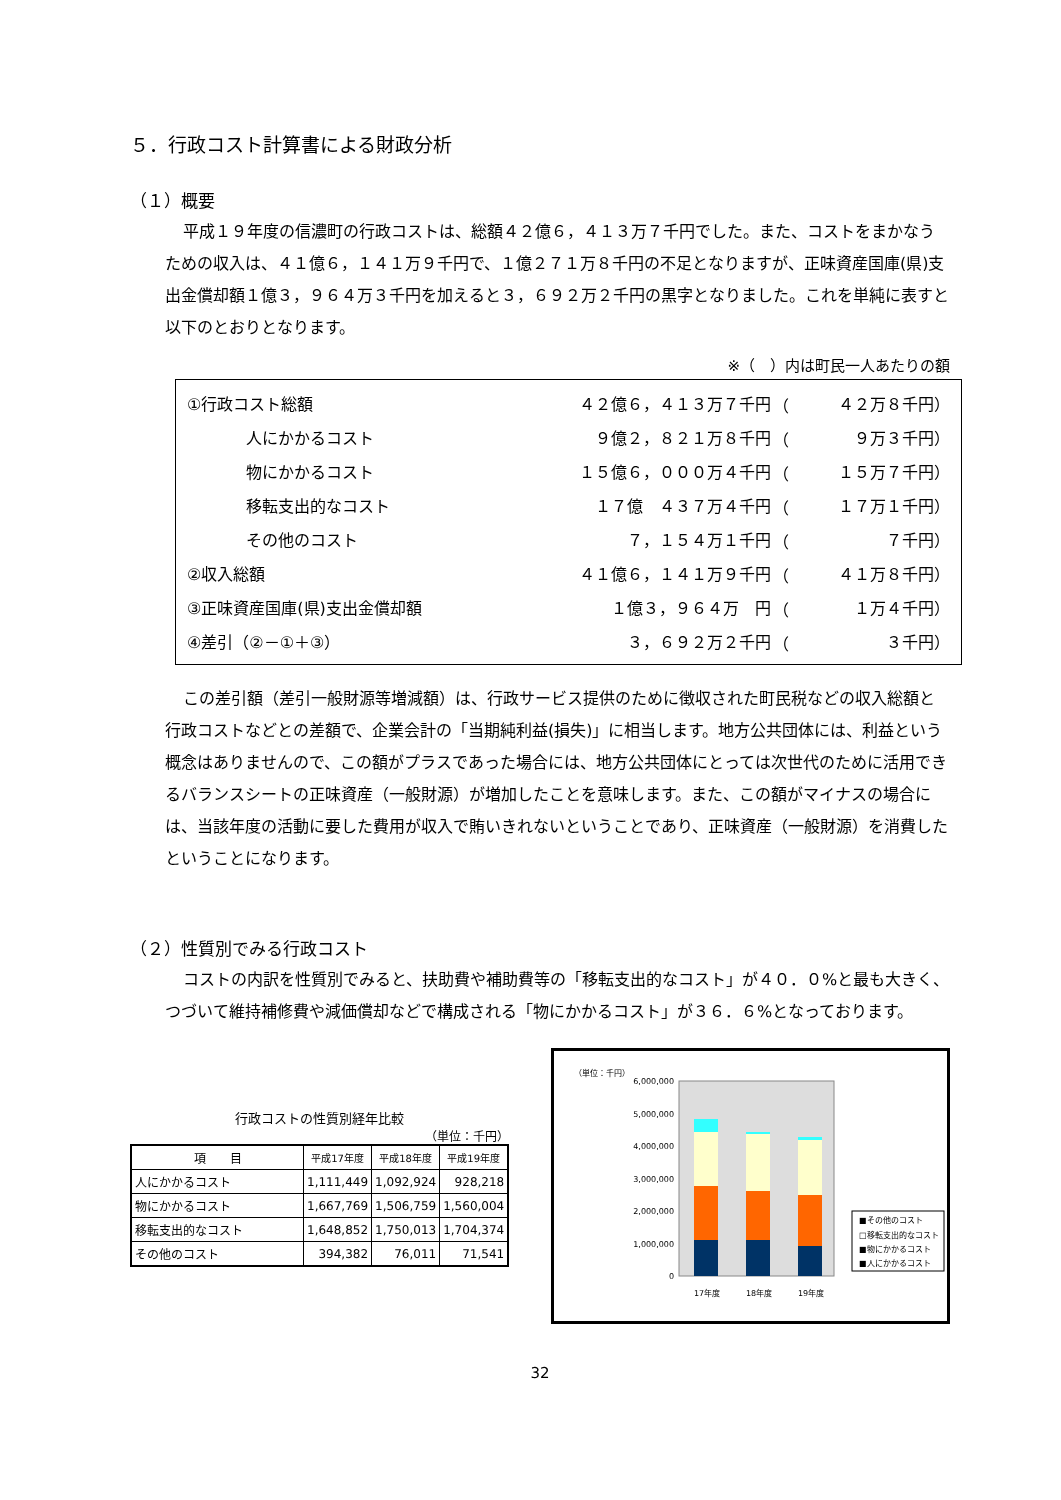５．行政コスト計算書による財政分析
（１）概要
平成１９年度の信濃町の行政コストは、総額４２億６，４１３万７千円でした。また、コストをまかなうための収入は、４１億６，１４１万９千円で、１億２７１万８千円の不足となりますが、正味資産国庫(県)支出金償却額１億３，９６４万３千円を加えると３，６９２万２千円の黒字となりました。これを単純に表すと以下のとおりとなります。
※（　）内は町民一人あたりの額
| ①行政コスト総額 | ４２億６，４１３万７千円 | （ | ４２万８千円） |
| 人にかかるコスト | ９億２，８２１万８千円 | （ | ９万３千円） |
| 物にかかるコスト | １５億６，０００万４千円 | （ | １５万７千円） |
| 移転支出的なコスト | １７億 ４３７万４千円 | （ | １７万１千円） |
| その他のコスト | ７，１５４万１千円 | （ | ７千円） |
| ②収入総額 | ４１億６，１４１万９千円 | （ | ４１万８千円） |
| ③正味資産国庫(県)支出金償却額 | １億３，９６４万 円 | （ | １万４千円） |
| ④差引（②－①＋③） | ３，６９２万２千円 | （ | ３千円） |
この差引額（差引一般財源等増減額）は、行政サービス提供のために徴収された町民税などの収入総額と行政コストなどとの差額で、企業会計の「当期純利益(損失)」に相当します。地方公共団体には、利益という概念はありませんので、この額がプラスであった場合には、地方公共団体にとっては次世代のために活用できるバランスシートの正味資産（一般財源）が増加したことを意味します。また、この額がマイナスの場合には、当該年度の活動に要した費用が収入で賄いきれないということであり、正味資産（一般財源）を消費したということになります。
（２）性質別でみる行政コスト
コストの内訳を性質別でみると、扶助費や補助費等の「移転支出的なコスト」が４０．０%と最も大きく、つづいて維持補修費や減価償却などで構成される「物にかかるコスト」が３６．６%となっております。
行政コストの性質別経年比較
（単位：千円）
| 項 目 | 平成17年度 | 平成18年度 | 平成19年度 |
| --- | --- | --- | --- |
| 人にかかるコスト | 1,111,449 | 1,092,924 | 928,218 |
| 物にかかるコスト | 1,667,769 | 1,506,759 | 1,560,004 |
| 移転支出的なコスト | 1,648,852 | 1,750,013 | 1,704,374 |
| その他のコスト | 394,382 | 76,011 | 71,541 |
（単位：千円）
6,000,000
5,000,000
4,000,000
3,000,000
2,000,000
1,000,000
0
17年度
18年度
19年度
■その他のコスト
□移転支出的なコスト
■物にかかるコスト
■人にかかるコスト
32